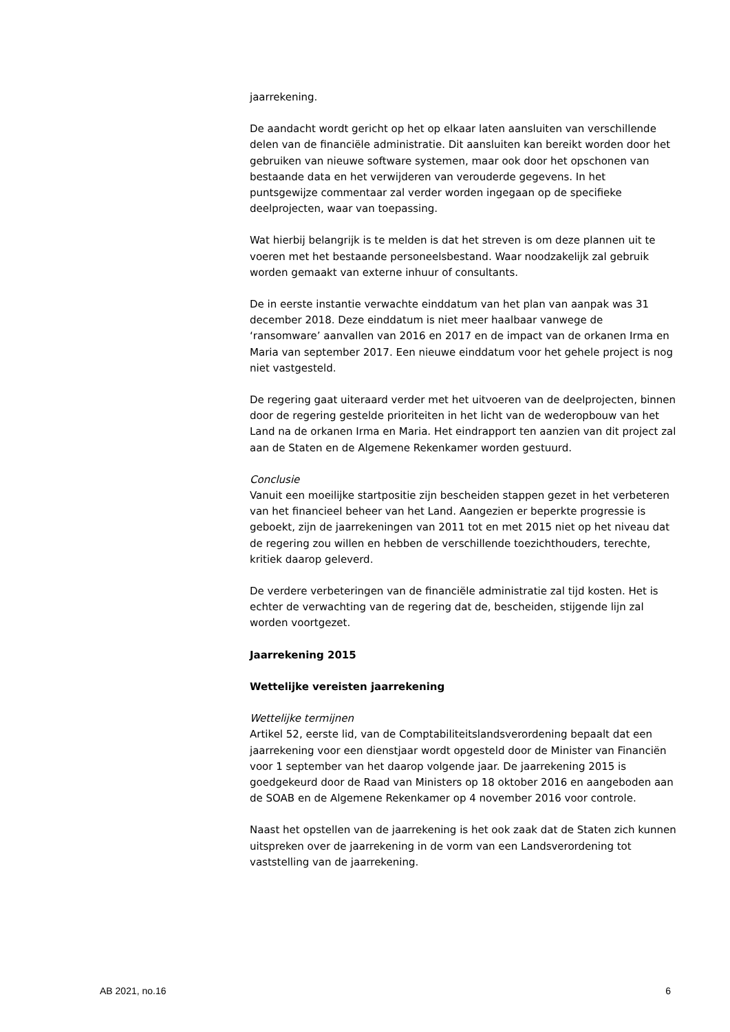jaarrekening.
De aandacht wordt gericht op het op elkaar laten aansluiten van verschillende delen van de financiële administratie. Dit aansluiten kan bereikt worden door het gebruiken van nieuwe software systemen, maar ook door het opschonen van bestaande data en het verwijderen van verouderde gegevens. In het puntsgewijze commentaar zal verder worden ingegaan op de specifieke deelprojecten, waar van toepassing.
Wat hierbij belangrijk is te melden is dat het streven is om deze plannen uit te voeren met het bestaande personeelsbestand. Waar noodzakelijk zal gebruik worden gemaakt van externe inhuur of consultants.
De in eerste instantie verwachte einddatum van het plan van aanpak was 31 december 2018. Deze einddatum is niet meer haalbaar vanwege de ‘ransomware’ aanvallen van 2016 en 2017 en de impact van de orkanen Irma en Maria van september 2017. Een nieuwe einddatum voor het gehele project is nog niet vastgesteld.
De regering gaat uiteraard verder met het uitvoeren van de deelprojecten, binnen door de regering gestelde prioriteiten in het licht van de wederopbouw van het Land na de orkanen Irma en Maria. Het eindrapport ten aanzien van dit project zal aan de Staten en de Algemene Rekenkamer worden gestuurd.
Conclusie
Vanuit een moeilijke startpositie zijn bescheiden stappen gezet in het verbeteren van het financieel beheer van het Land. Aangezien er beperkte progressie is geboekt, zijn de jaarrekeningen van 2011 tot en met 2015 niet op het niveau dat de regering zou willen en hebben de verschillende toezichthouders, terechte, kritiek daarop geleverd.
De verdere verbeteringen van de financiële administratie zal tijd kosten. Het is echter de verwachting van de regering dat de, bescheiden, stijgende lijn zal worden voortgezet.
Jaarrekening 2015
Wettelijke vereisten jaarrekening
Wettelijke termijnen
Artikel 52, eerste lid, van de Comptabiliteitslandsverordening bepaalt dat een jaarrekening voor een dienstjaar wordt opgesteld door de Minister van Financiën voor 1 september van het daarop volgende jaar. De jaarrekening 2015 is goedgekeurd door de Raad van Ministers op 18 oktober 2016 en aangeboden aan de SOAB en de Algemene Rekenkamer op 4 november 2016 voor controle.
Naast het opstellen van de jaarrekening is het ook zaak dat de Staten zich kunnen uitspreken over de jaarrekening in de vorm van een Landsverordening tot vaststelling van de jaarrekening.
AB 2021, no.16 6